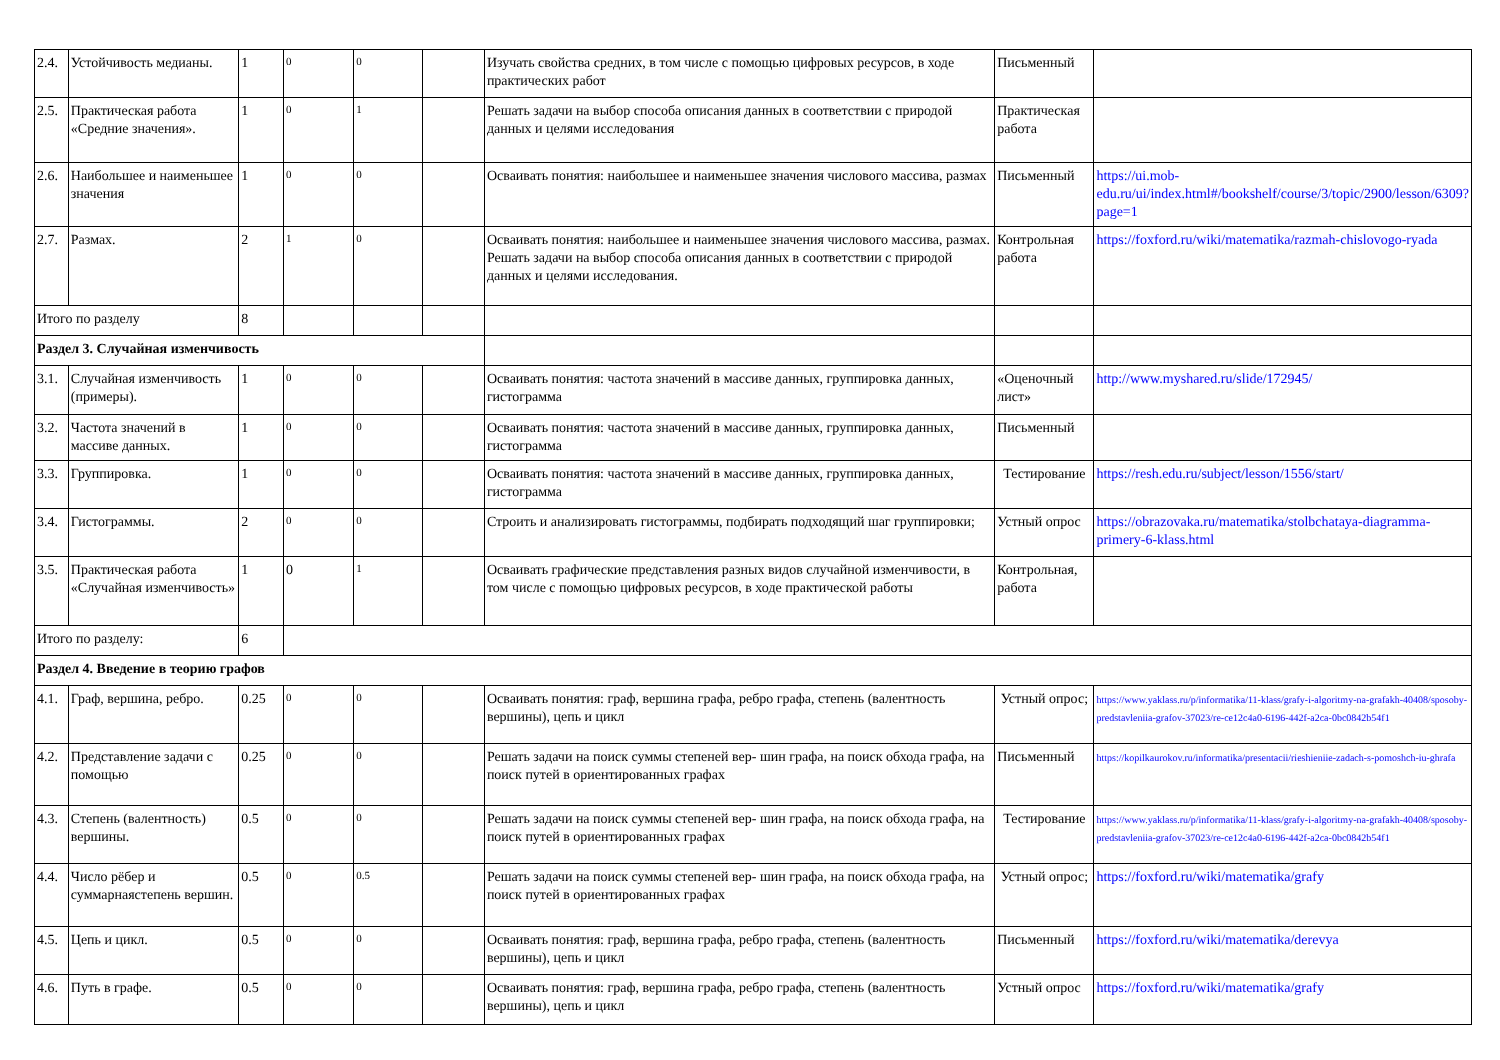| 2.4. | Устойчивость медианы. | 1 | 0 | 0 | | Изучать свойства средних, в том числе с помощью цифровых ресурсов, в ходе практических работ | Письменный | |
| 2.5. | Практическая работа «Средние значения». | 1 | 0 | 1 | | Решать задачи на выбор способа описания данных в соответствии с природой данных и целями исследования | Практическая работа | |
| 2.6. | Наибольшее и наименьшее значения | 1 | 0 | 0 | | Осваивать понятия: наибольшее и наименьшее значения числового массива, размах | Письменный | https://ui.mob-edu.ru/ui/index.html#/bookshelf/course/3/topic/2900/lesson/6309?page=1 |
| 2.7. | Размах. | 2 | 1 | 0 | | Осваивать понятия: наибольшее и наименьшее значения числового массива, размах. Решать задачи на выбор способа описания данных в соответствии с природой данных и целями исследования. | Контрольная работа | https://foxford.ru/wiki/matematika/razmah-chislovogo-ryada |
| Итого по разделу | | 8 | | | | | | |
| Раздел 3. Случайная изменчивость | | | | | | | | |
| 3.1. | Случайная изменчивость (примеры). | 1 | 0 | 0 | | Осваивать понятия: частота значений в массиве данных, группировка данных, гистограмма | «Оценочный лист» | http://www.myshared.ru/slide/172945/ |
| 3.2. | Частота значений в массиве данных. | 1 | 0 | 0 | | Осваивать понятия: частота значений в массиве данных, группировка данных, гистограмма | Письменный | |
| 3.3. | Группировка. | 1 | 0 | 0 | | Осваивать понятия: частота значений в массиве данных, группировка данных, гистограмма | Тестирование | https://resh.edu.ru/subject/lesson/1556/start/ |
| 3.4. | Гистограммы. | 2 | 0 | 0 | | Строить и анализировать гистограммы, подбирать подходящий шаг группировки; | Устный опрос | https://obrazovaka.ru/matematika/stolbchataya-diagramma-primery-6-klass.html |
| 3.5. | Практическая работа «Случайная изменчивость» | 1 | 0 | 1 | | Осваивать графические представления разных видов случайной изменчивости, в том числе с помощью цифровых ресурсов, в ходе практической работы | Контрольная, работа | |
| Итого по разделу: | | 6 | | | | | | |
| Раздел 4. Введение в теорию графов | | | | | | | | |
| 4.1. | Граф, вершина, ребро. | 0.25 | 0 | 0 | | Осваивать понятия: граф, вершина графа, ребро графа, степень (валентность вершины), цепь и цикл | Устный опрос; | https://www.yaklass.ru/p/informatika/11-klass/grafy-i-algoritmy-na-grafakh-40408/sposoby-predstavleniia-grafov-37023/re-ce12c4a0-6196-442f-a2ca-0bc0842b54f1 |
| 4.2. | Представление задачи с помощью | 0.25 | 0 | 0 | | Решать задачи на поиск суммы степеней вер- шин графа, на поиск обхода графа, на поиск путей в ориентированных графах | Письменный | https://kopilkaurokov.ru/informatika/presentacii/rieshieniie-zadach-s-pomoshch-iu-ghrafa |
| 4.3. | Степень (валентность) вершины. | 0.5 | 0 | 0 | | Решать задачи на поиск суммы степеней вер- шин графа, на поиск обхода графа, на поиск путей в ориентированных графах | Тестирование | https://www.yaklass.ru/p/informatika/11-klass/grafy-i-algoritmy-na-grafakh-40408/sposoby-predstavleniia-grafov-37023/re-ce12c4a0-6196-442f-a2ca-0bc0842b54f1 |
| 4.4. | Число рёбер и суммарнаястепень вершин. | 0.5 | 0 | 0.5 | | Решать задачи на поиск суммы степеней вер- шин графа, на поиск обхода графа, на поиск путей в ориентированных графах | Устный опрос; | https://foxford.ru/wiki/matematika/grafy |
| 4.5. | Цепь и цикл. | 0.5 | 0 | 0 | | Осваивать понятия: граф, вершина графа, ребро графа, степень (валентность вершины), цепь и цикл | Письменный | https://foxford.ru/wiki/matematika/derevya |
| 4.6. | Путь в графе. | 0.5 | 0 | 0 | | Осваивать понятия: граф, вершина графа, ребро графа, степень (валентность вершины), цепь и цикл | Устный опрос | https://foxford.ru/wiki/matematika/grafy |